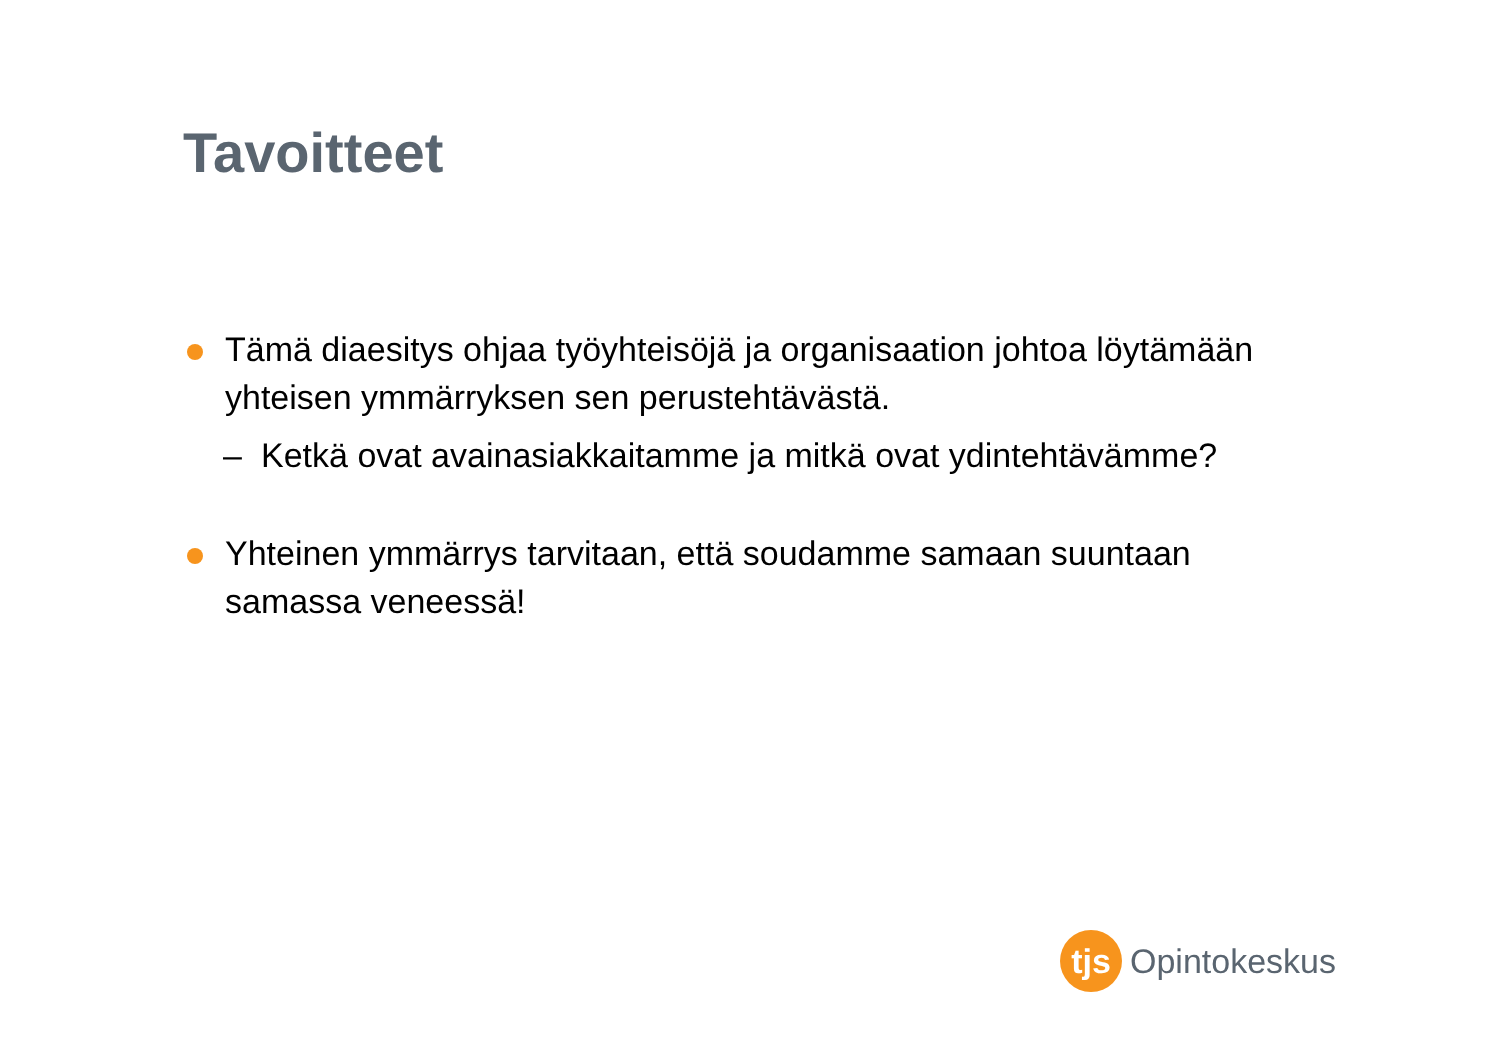Tavoitteet
Tämä diaesitys ohjaa työyhteisöjä ja organisaation johtoa löytämään yhteisen ymmärryksen sen perustehtävästä.
– Ketkä ovat avainasiakkaitamme ja mitkä ovat ydintehtävämme?
Yhteinen ymmärrys tarvitaan, että soudamme samaan suuntaan samassa veneessä!
tjs
Opintokeskus